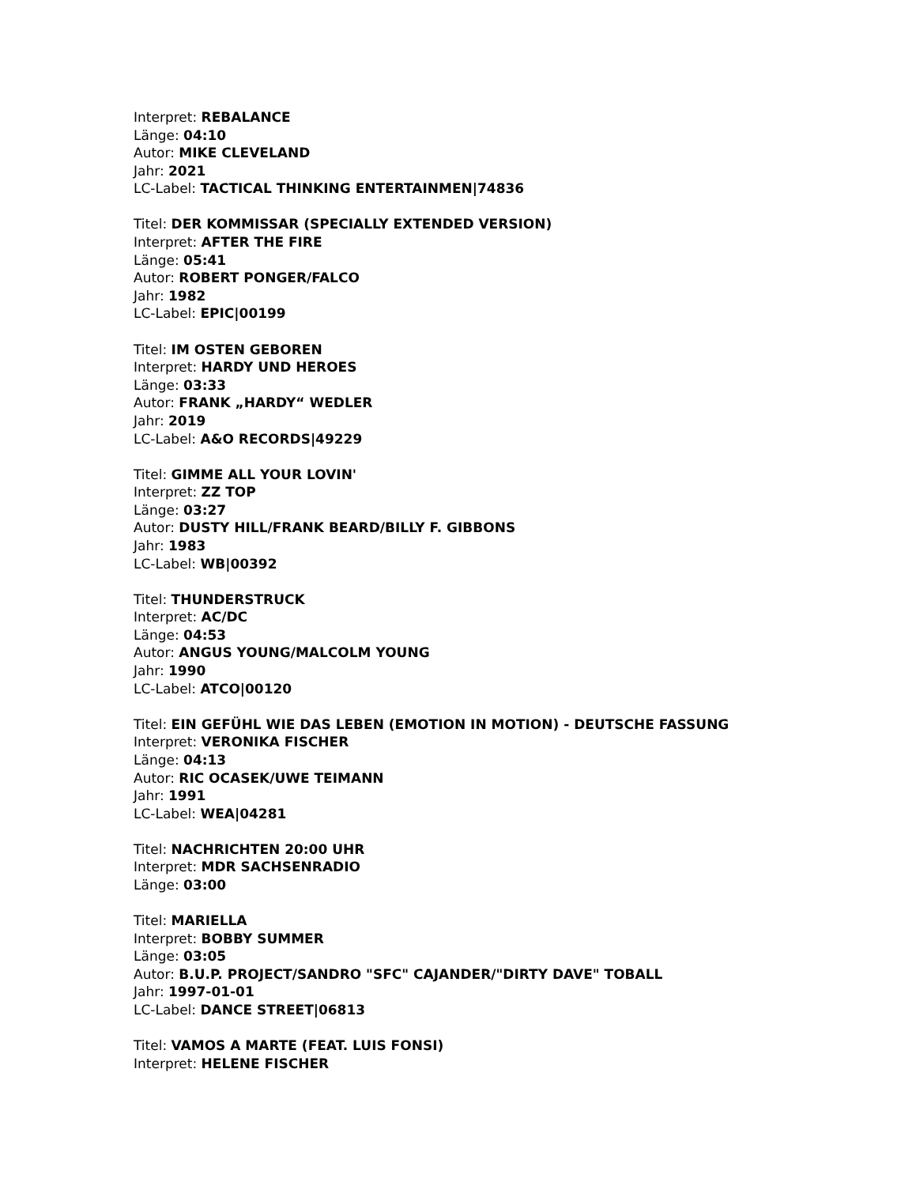Interpret: REBALANCE
Länge: 04:10
Autor: MIKE CLEVELAND
Jahr: 2021
LC-Label: TACTICAL THINKING ENTERTAINMEN|74836
Titel: DER KOMMISSAR (SPECIALLY EXTENDED VERSION)
Interpret: AFTER THE FIRE
Länge: 05:41
Autor: ROBERT PONGER/FALCO
Jahr: 1982
LC-Label: EPIC|00199
Titel: IM OSTEN GEBOREN
Interpret: HARDY UND HEROES
Länge: 03:33
Autor: FRANK „HARDY“ WEDLER
Jahr: 2019
LC-Label: A&O RECORDS|49229
Titel: GIMME ALL YOUR LOVIN'
Interpret: ZZ TOP
Länge: 03:27
Autor: DUSTY HILL/FRANK BEARD/BILLY F. GIBBONS
Jahr: 1983
LC-Label: WB|00392
Titel: THUNDERSTRUCK
Interpret: AC/DC
Länge: 04:53
Autor: ANGUS YOUNG/MALCOLM YOUNG
Jahr: 1990
LC-Label: ATCO|00120
Titel: EIN GEFÜHL WIE DAS LEBEN (EMOTION IN MOTION) - DEUTSCHE FASSUNG
Interpret: VERONIKA FISCHER
Länge: 04:13
Autor: RIC OCASEK/UWE TEIMANN
Jahr: 1991
LC-Label: WEA|04281
Titel: NACHRICHTEN 20:00 UHR
Interpret: MDR SACHSENRADIO
Länge: 03:00
Titel: MARIELLA
Interpret: BOBBY SUMMER
Länge: 03:05
Autor: B.U.P. PROJECT/SANDRO "SFC" CAJANDER/"DIRTY DAVE" TOBALL
Jahr: 1997-01-01
LC-Label: DANCE STREET|06813
Titel: VAMOS A MARTE (FEAT. LUIS FONSI)
Interpret: HELENE FISCHER